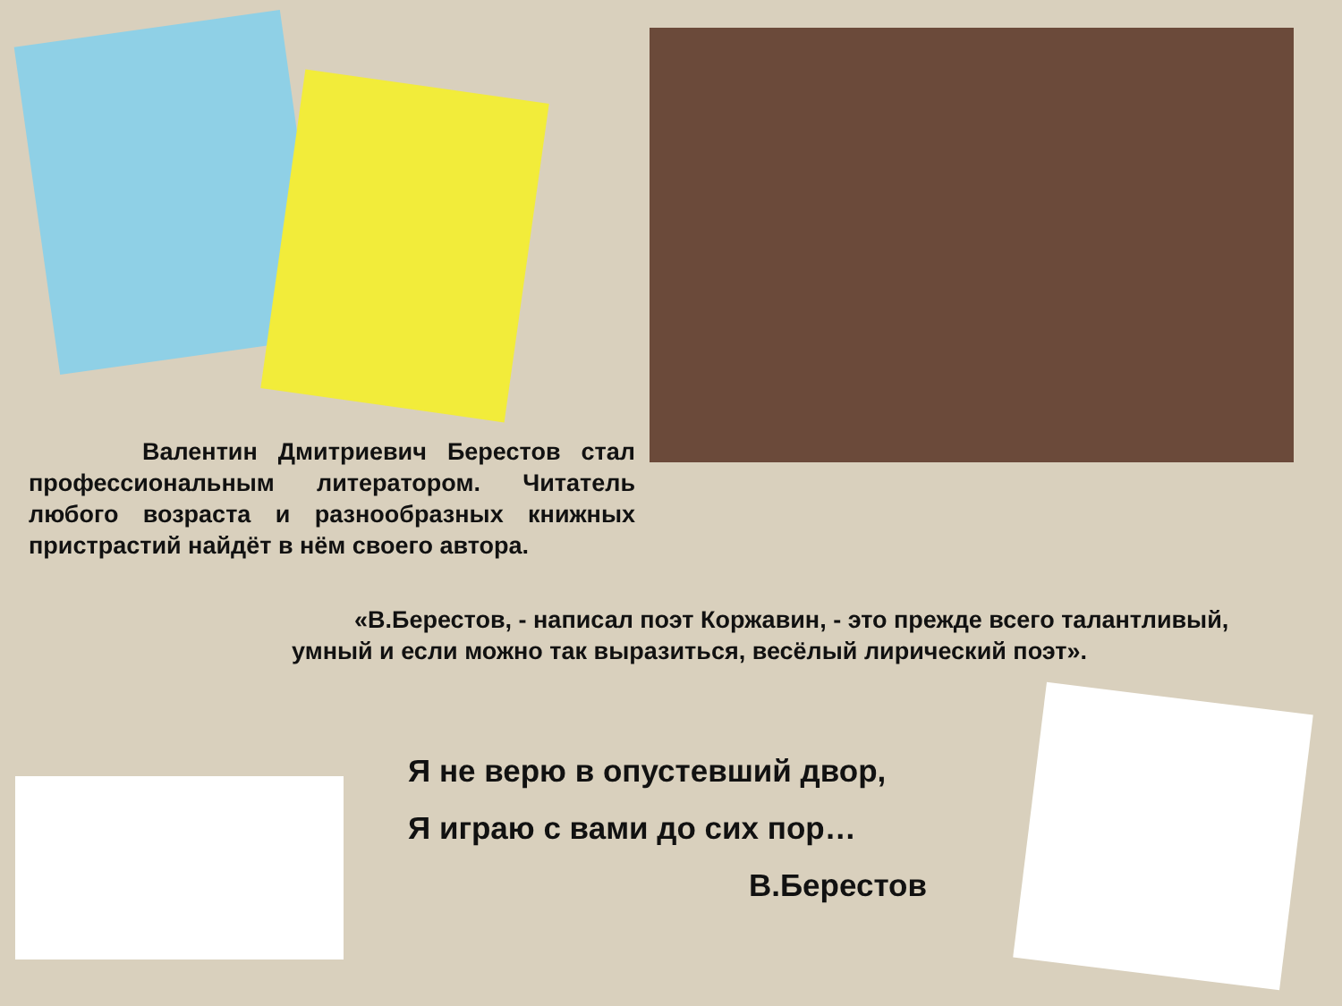Валентин Дмитриевич Берестов стал профессиональным литератором. Читатель любого возраста и разнообразных книжных пристрастий найдёт в нём своего автора.
«В.Берестов, - написал поэт Коржавин, - это прежде всего талантливый, умный и если можно так выразиться, весёлый лирический поэт».
Я не верю в опустевший двор,
Я играю с вами до сих пор…
В.Берестов